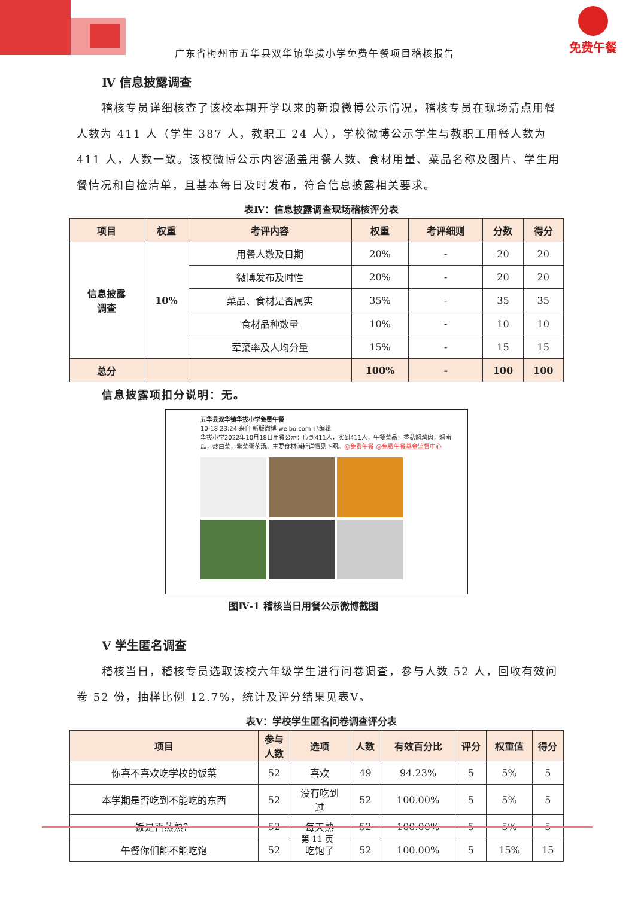免费午餐
广东省梅州市五华县双华镇华拔小学免费午餐项目稽核报告
Ⅳ 信息披露调查
稽核专员详细核查了该校本期开学以来的新浪微博公示情况，稽核专员在现场清点用餐人数为 411 人（学生 387 人，教职工 24 人），学校微博公示学生与教职工用餐人数为 411 人，人数一致。该校微博公示内容涵盖用餐人数、食材用量、菜品名称及图片、学生用餐情况和自检清单，且基本每日及时发布，符合信息披露相关要求。
表Ⅳ：信息披露调查现场稽核评分表
| 项目 | 权重 | 考评内容 | 权重 | 考评细则 | 分数 | 得分 |
| --- | --- | --- | --- | --- | --- | --- |
| 信息披露 调查 | 10% | 用餐人数及日期 | 20% | - | 20 | 20 |
| | | 微博发布及时性 | 20% | - | 20 | 20 |
| | | 菜品、食材是否属实 | 35% | - | 35 | 35 |
| | | 食材品种数量 | 10% | - | 10 | 10 |
| | | 荤菜率及人均分量 | 15% | - | 15 | 15 |
| 总分 | | | 100% | - | 100 | 100 |
信息披露项扣分说明：无。
五华县双华镇华拔小学免费午餐
10-18 23:24 来自 新版微博 weibo.com 已编辑
华拔小学2022年10月18日用餐公示：应到411人，实到411人，午餐菜品：香菇焖鸡肉，焖南瓜，炒白菜，紫菜蛋花汤。主要食材消耗详情见下图。@免费午餐 @免费午餐基金监督中心
图Ⅳ-1 稽核当日用餐公示微博截图
Ⅴ 学生匿名调查
稽核当日，稽核专员选取该校六年级学生进行问卷调查，参与人数 52 人，回收有效问卷 52 份，抽样比例 12.7%，统计及评分结果见表Ⅴ。
表Ⅴ：学校学生匿名问卷调查评分表
| 项目 | 参与 人数 | 选项 | 人数 | 有效百分比 | 评分 | 权重值 | 得分 |
| --- | --- | --- | --- | --- | --- | --- | --- |
| 你喜不喜欢吃学校的饭菜 | 52 | 喜欢 | 49 | 94.23% | 5 | 5% | 5 |
| 本学期是否吃到不能吃的东西 | 52 | 没有吃到 过 | 52 | 100.00% | 5 | 5% | 5 |
| 饭是否蒸熟？ | 52 | 每天熟 | 52 | 100.00% | 5 | 5% | 5 |
| 午餐你们能不能吃饱 | 52 | 吃饱了 | 52 | 100.00% | 5 | 15% | 15 |
第 11 页